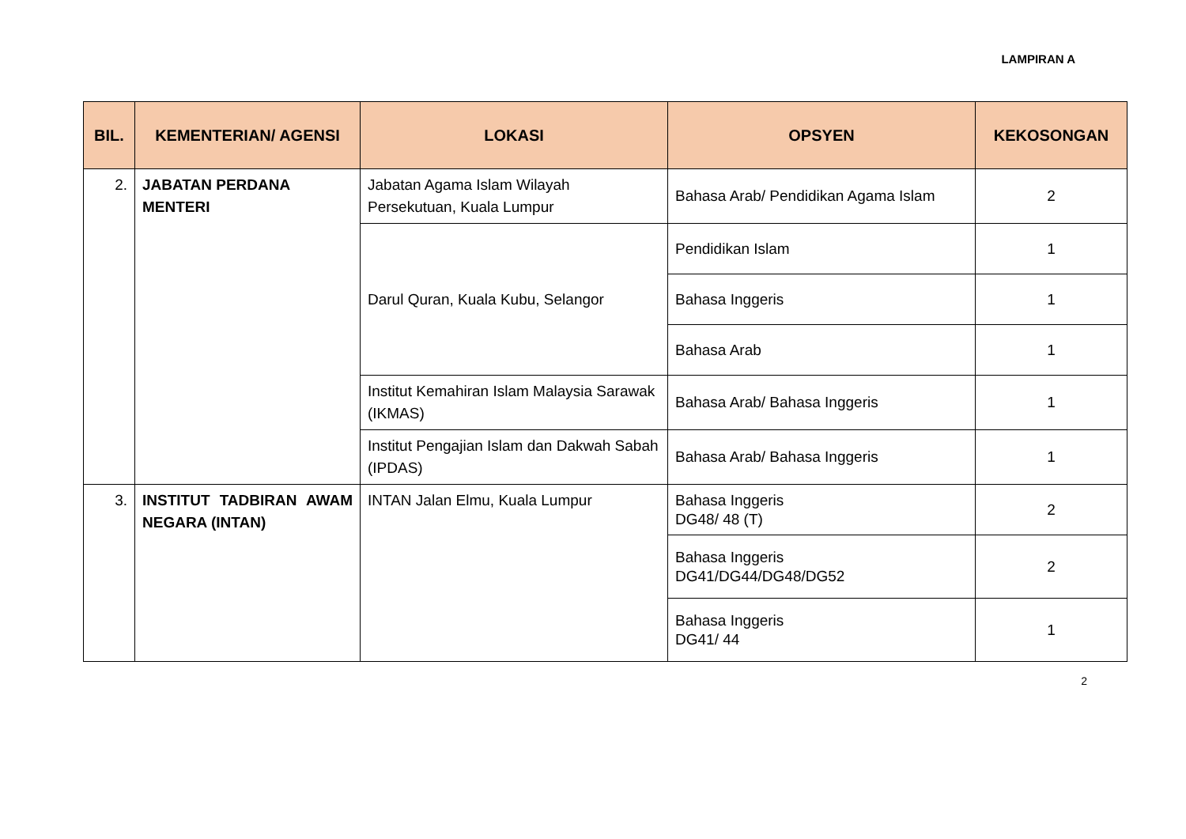LAMPIRAN A
| BIL. | KEMENTERIAN/ AGENSI | LOKASI | OPSYEN | KEKOSONGAN |
| --- | --- | --- | --- | --- |
| 2. | JABATAN PERDANA MENTERI | Jabatan Agama Islam Wilayah Persekutuan, Kuala Lumpur | Bahasa Arab/ Pendidikan Agama Islam | 2 |
| | | Darul Quran, Kuala Kubu, Selangor | Pendidikan Islam | 1 |
| | | | Bahasa Inggeris | 1 |
| | | | Bahasa Arab | 1 |
| | | Institut Kemahiran Islam Malaysia Sarawak (IKMAS) | Bahasa Arab/ Bahasa Inggeris | 1 |
| | | Institut Pengajian Islam dan Dakwah Sabah (IPDAS) | Bahasa Arab/ Bahasa Inggeris | 1 |
| 3. | INSTITUT TADBIRAN AWAM NEGARA (INTAN) | INTAN Jalan Elmu, Kuala Lumpur | Bahasa Inggeris DG48/ 48 (T) | 2 |
| | | | Bahasa Inggeris DG41/DG44/DG48/DG52 | 2 |
| | | | Bahasa Inggeris DG41/ 44 | 1 |
2